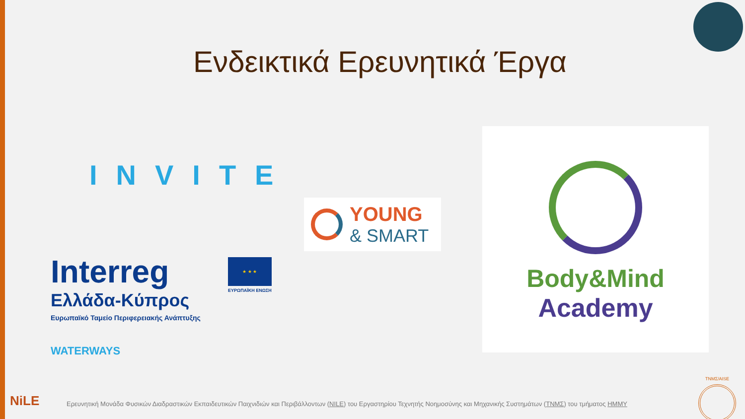Ενδεικτικά Ερευνητικά Έργα
INVITE
YOUNG
& SMART
Body&Mind
Academy
Interreg
Ελλάδα-Κύπρος
Ευρωπαϊκό Ταμείο Περιφερειακής Ανάπτυξης
WATERWAYS
★ ★ ★
ΕΥΡΩΠΑΪΚΗ ΕΝΩΣΗ
NiLE
Ερευνητική Μονάδα Φυσικών Διαδραστικών Εκπαιδευτικών Παιχνιδιών και Περιβάλλοντων (NILE) του Εργαστηρίου Τεχνητής Νοημοσύνης και Μηχανικής Συστημάτων (ΤΝΜΣ) του τμήματος ΗΜΜΥ
TNMΣ/AISE